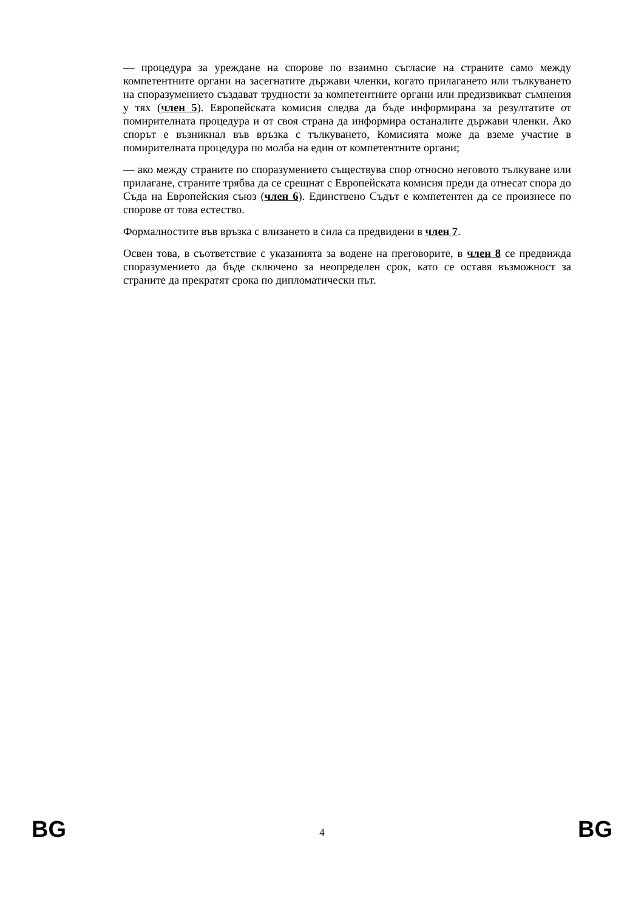— процедура за уреждане на спорове по взаимно съгласие на страните само между компетентните органи на засегнатите държави членки, когато прилагането или тълкуването на споразумението създават трудности за компетентните органи или предизвикват съмнения у тях (член 5). Европейската комисия следва да бъде информирана за резултатите от помирителната процедура и от своя страна да информира останалите държави членки. Ако спорът е възникнал във връзка с тълкуването, Комисията може да вземе участие в помирителната процедура по молба на един от компетентните органи;
— ако между страните по споразумението съществува спор относно неговото тълкуване или прилагане, страните трябва да се срещнат с Европейската комисия преди да отнесат спора до Съда на Европейския съюз (член 6). Единствено Съдът е компетентен да се произнесе по спорове от това естество.
Формалностите във връзка с влизането в сила са предвидени в член 7.
Освен това, в съответствие с указанията за водене на преговорите, в член 8 се предвижда споразумението да бъде сключено за неопределен срок, като се оставя възможност за страните да прекратят срока по дипломатически път.
BG 4 BG